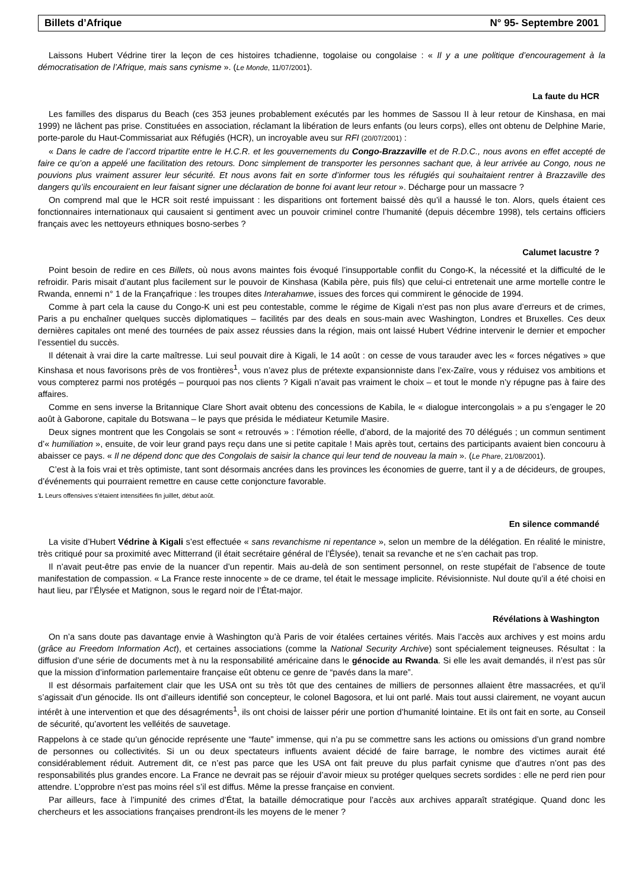Billets d’Afrique N° 95- Septembre 2001
Laissons Hubert Védrine tirer la leçon de ces histoires tchadienne, togolaise ou congolaise : « Il y a une politique d’encouragement à la démocratisation de l’Afrique, mais sans cynisme ». (Le Monde, 11/07/2001).
La faute du HCR
Les familles des disparus du Beach (ces 353 jeunes probablement exécutés par les hommes de Sassou II à leur retour de Kinshasa, en mai 1999) ne lâchent pas prise. Constituées en association, réclamant la libération de leurs enfants (ou leurs corps), elles ont obtenu de Delphine Marie, porte-parole du Haut-Commissariat aux Réfugiés (HCR), un incroyable aveu sur RFI (20/07/2001) :
« Dans le cadre de l’accord tripartite entre le H.C.R. et les gouvernements du Congo-Brazzaville et de R.D.C., nous avons en effet accepté de faire ce qu’on a appelé une facilitation des retours. Donc simplement de transporter les personnes sachant que, à leur arrivée au Congo, nous ne pouvions plus vraiment assurer leur sécurité. Et nous avons fait en sorte d’informer tous les réfugiés qui souhaitaient rentrer à Brazzaville des dangers qu’ils encouraient en leur faisant signer une déclaration de bonne foi avant leur retour ». Décharge pour un massacre ?
On comprend mal que le HCR soit resté impuissant : les disparitions ont fortement baissé dès qu’il a haussé le ton. Alors, quels étaient ces fonctionnaires internationaux qui causaient si gentiment avec un pouvoir criminel contre l’humanité (depuis décembre 1998), tels certains officiers français avec les nettoyeurs ethniques bosno-serbes ?
Calumet lacustre ?
Point besoin de redire en ces Billets, où nous avons maintes fois évoqué l’insupportable conflit du Congo-K, la nécessité et la difficulté de le refroidir. Paris misait d’autant plus facilement sur le pouvoir de Kinshasa (Kabila père, puis fils) que celui-ci entretenait une arme mortelle contre le Rwanda, ennemi n° 1 de la Françafrique : les troupes dites Interahamwe, issues des forces qui commirent le génocide de 1994.
Comme à part cela la cause du Congo-K uni est peu contestable, comme le régime de Kigali n’est pas non plus avare d’erreurs et de crimes, Paris a pu enchaîner quelques succès diplomatiques – facilités par des deals en sous-main avec Washington, Londres et Bruxelles. Ces deux dernières capitales ont mené des tournées de paix assez réussies dans la région, mais ont laissé Hubert Védrine intervenir le dernier et empocher l’essentiel du succès.
Il détenait à vrai dire la carte maîtresse. Lui seul pouvait dire à Kigali, le 14 août : on cesse de vous tarauder avec les « forces négatives » que Kinshasa et nous favorisons près de vos frontières<sup>1</sup>, vous n’avez plus de prétexte expansionniste dans l’ex-Zaïre, vous y réduisez vos ambitions et vous compterez parmi nos protégés – pourquoi pas nos clients ? Kigali n’avait pas vraiment le choix – et tout le monde n’y répugne pas à faire des affaires.
Comme en sens inverse la Britannique Clare Short avait obtenu des concessions de Kabila, le « dialogue intercongolais » a pu s’engager le 20 août à Gaborone, capitale du Botswana – le pays que présida le médiateur Ketumile Masire.
Deux signes montrent que les Congolais se sont « retrouvés » : l’émotion réelle, d’abord, de la majorité des 70 délégués ; un commun sentiment d’« humiliation », ensuite, de voir leur grand pays reçu dans une si petite capitale ! Mais après tout, certains des participants avaient bien concouru à abaisser ce pays. « Il ne dépend donc que des Congolais de saisir la chance qui leur tend de nouveau la main ». (Le Phare, 21/08/2001).
C’est à la fois vrai et très optimiste, tant sont désormais ancrées dans les provinces les économies de guerre, tant il y a de décideurs, de groupes, d’événements qui pourraient remettre en cause cette conjoncture favorable.
1. Leurs offensives s’étaient intensifiées fin juillet, début août.
En silence commandé
La visite d’Hubert Védrine à Kigali s’est effectuée « sans revanchisme ni repentance », selon un membre de la délégation. En réalité le ministre, très critiqué pour sa proximité avec Mitterrand (il était secrétaire général de l’Élysée), tenait sa revanche et ne s’en cachait pas trop.
Il n’avait peut-être pas envie de la nuancer d’un repentir. Mais au-delà de son sentiment personnel, on reste stupéfait de l’absence de toute manifestation de compassion. « La France reste innocente » de ce drame, tel était le message implicite. Révisionniste. Nul doute qu’il a été choisi en haut lieu, par l’Élysée et Matignon, sous le regard noir de l’État-major.
Révélations à Washington
On n’a sans doute pas davantage envie à Washington qu’à Paris de voir étalées certaines vérités. Mais l’accès aux archives y est moins ardu (grâce au Freedom Information Act), et certaines associations (comme la National Security Archive) sont spécialement teigneuses. Résultat : la diffusion d’une série de documents met à nu la responsabilité américaine dans le génocide au Rwanda. Si elle les avait demandés, il n’est pas sûr que la mission d’information parlementaire française eût obtenu ce genre de “pavés dans la mare”.
Il est désormais parfaitement clair que les USA ont su très tôt que des centaines de milliers de personnes allaient être massacrées, et qu’il s’agissait d’un génocide. Ils ont d’ailleurs identifié son concepteur, le colonel Bagosora, et lui ont parlé. Mais tout aussi clairement, ne voyant aucun intérêt à une intervention et que des désagréments<sup>1</sup>, ils ont choisi de laisser périr une portion d’humanité lointaine. Et ils ont fait en sorte, au Conseil de sécurité, qu’avortent les velléités de sauvetage.
Rappelons à ce stade qu’un génocide représente une “faute” immense, qui n’a pu se commettre sans les actions ou omissions d’un grand nombre de personnes ou collectivités. Si un ou deux spectateurs influents avaient décidé de faire barrage, le nombre des victimes aurait été considérablement réduit. Autrement dit, ce n’est pas parce que les USA ont fait preuve du plus parfait cynisme que d’autres n’ont pas des responsabilités plus grandes encore. La France ne devrait pas se réjouir d’avoir mieux su protéger quelques secrets sordides : elle ne perd rien pour attendre. L’opprobre n’est pas moins réel s’il est diffus. Même la presse française en convient.
Par ailleurs, face à l’impunité des crimes d’État, la bataille démocratique pour l’accès aux archives apparaît stratégique. Quand donc les chercheurs et les associations françaises prendront-ils les moyens de le mener ?